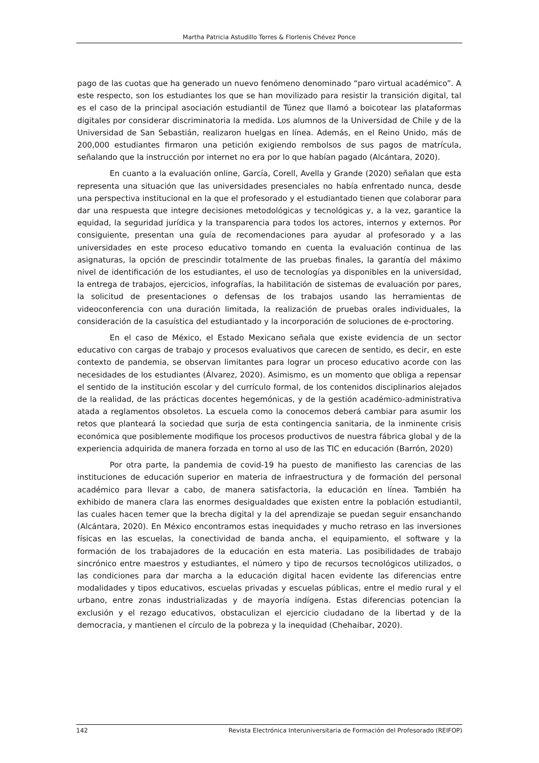Martha Patricia Astudillo Torres & Florlenis Chévez Ponce
pago de las cuotas que ha generado un nuevo fenómeno denominado “paro virtual académico”. A este respecto, son los estudiantes los que se han movilizado para resistir la transición digital, tal es el caso de la principal asociación estudiantil de Túnez que llamó a boicotear las plataformas digitales por considerar discriminatoria la medida. Los alumnos de la Universidad de Chile y de la Universidad de San Sebastián, realizaron huelgas en línea. Además, en el Reino Unido, más de 200,000 estudiantes firmaron una petición exigiendo rembolsos de sus pagos de matrícula, señalando que la instrucción por internet no era por lo que habían pagado (Alcántara, 2020).
En cuanto a la evaluación online, García, Corell, Avella y Grande (2020) señalan que esta representa una situación que las universidades presenciales no había enfrentado nunca, desde una perspectiva institucional en la que el profesorado y el estudiantado tienen que colaborar para dar una respuesta que integre decisiones metodológicas y tecnológicas y, a la vez, garantice la equidad, la seguridad jurídica y la transparencia para todos los actores, internos y externos. Por consiguiente, presentan una guía de recomendaciones para ayudar al profesorado y a las universidades en este proceso educativo tomando en cuenta la evaluación continua de las asignaturas, la opción de prescindir totalmente de las pruebas finales, la garantía del máximo nivel de identificación de los estudiantes, el uso de tecnologías ya disponibles en la universidad, la entrega de trabajos, ejercicios, infografías, la habilitación de sistemas de evaluación por pares, la solicitud de presentaciones o defensas de los trabajos usando las herramientas de videoconferencia con una duración limitada, la realización de pruebas orales individuales, la consideración de la casuística del estudiantado y la incorporación de soluciones de e-proctoring.
En el caso de México, el Estado Mexicano señala que existe evidencia de un sector educativo con cargas de trabajo y procesos evaluativos que carecen de sentido, es decir, en este contexto de pandemia, se observan limitantes para lograr un proceso educativo acorde con las necesidades de los estudiantes (Álvarez, 2020). Asimismo, es un momento que obliga a repensar el sentido de la institución escolar y del currículo formal, de los contenidos disciplinarios alejados de la realidad, de las prácticas docentes hegemónicas, y de la gestión académico-administrativa atada a reglamentos obsoletos. La escuela como la conocemos deberá cambiar para asumir los retos que planteará la sociedad que surja de esta contingencia sanitaria, de la inminente crisis económica que posiblemente modifique los procesos productivos de nuestra fábrica global y de la experiencia adquirida de manera forzada en torno al uso de las TIC en educación (Barrón, 2020)
Por otra parte, la pandemia de covid-19 ha puesto de manifiesto las carencias de las instituciones de educación superior en materia de infraestructura y de formación del personal académico para llevar a cabo, de manera satisfactoria, la educación en línea. También ha exhibido de manera clara las enormes desigualdades que existen entre la población estudiantil, las cuales hacen temer que la brecha digital y la del aprendizaje se puedan seguir ensanchando (Alcántara, 2020). En México encontramos estas inequidades y mucho retraso en las inversiones físicas en las escuelas, la conectividad de banda ancha, el equipamiento, el software y la formación de los trabajadores de la educación en esta materia. Las posibilidades de trabajo sincrónico entre maestros y estudiantes, el número y tipo de recursos tecnológicos utilizados, o las condiciones para dar marcha a la educación digital hacen evidente las diferencias entre modalidades y tipos educativos, escuelas privadas y escuelas públicas, entre el medio rural y el urbano, entre zonas industrializadas y de mayoría indígena. Estas diferencias potencian la exclusión y el rezago educativos, obstaculizan el ejercicio ciudadano de la libertad y de la democracia, y mantienen el círculo de la pobreza y la inequidad (Chehaibar, 2020).
142 Revista Electrónica Interuniversitaria de Formación del Profesorado (REIFOP)